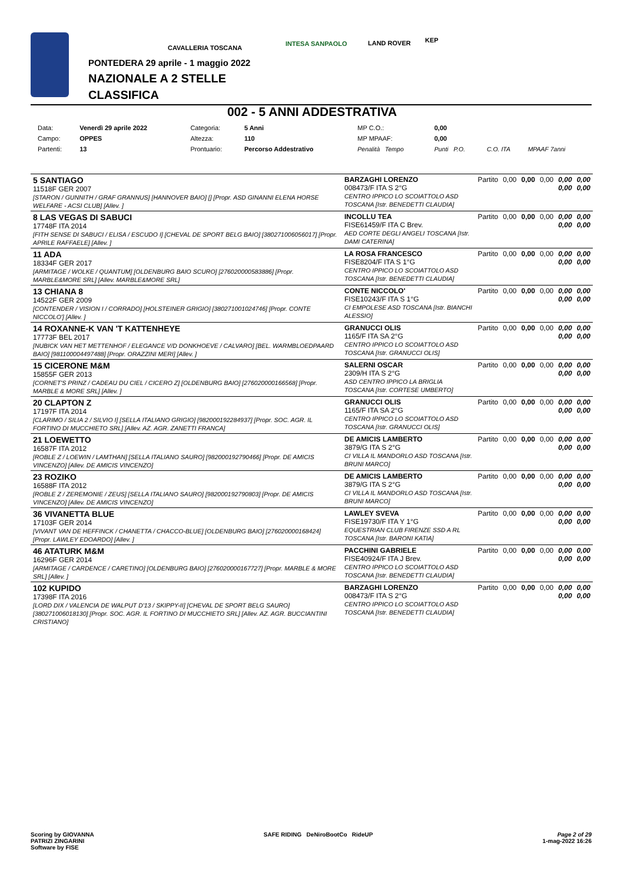CAVALLERIA TOSCANA
INTESA SANPAOLO LAND ROVER KEP
PONTEDERA 29 aprile - 1 maggio 2022
NAZIONALE A 2 STELLE
CLASSIFICA
002 - 5 ANNI ADDESTRATIVA
| Data: | Venerdì 29 aprile 2022 | Categoria: | 5 Anni | MP C.O.: | 0,00 | | |
| Campo: | OPPES | Altezza: | 110 | MP MPAAF: | 0,00 | | |
| Partenti: | 13 | Prontuario: | Percorso Addestrativo | Penalità Tempo | Punti P.O. | C.O. ITA | MPAAF 7anni |
| 5 SANTIAGO 11518F GER 2007 [STARON / GUNNITH / GRAF GRANNUS] [HANNOVER BAIO] [] [Propr. ASD GINANNI ELENA HORSE WELFARE - ACSI CLUB] [Allev. ] | BARZAGHI LORENZO 008473/F ITA S 2°G CENTRO IPPICO LO SCOIATTOLO ASD TOSCANA [Istr. BENEDETTI CLAUDIA] | Partito | 0,00 | 0,00 | 0,00 | 0,00 0,00 | 0,00 0,00 |
| 8 LAS VEGAS DI SABUCI 17748F ITA 2014 [FITH SENSE DI SABUCI / ELISA / ESCUDO I] [CHEVAL DE SPORT BELG BAIO] [380271006056017] [Propr. APRILE RAFFAELE] [Allev. ] | INCOLLU TEA FISE61459/F ITA C Brev. AED CORTE DEGLI ANGELI TOSCANA [Istr. DAMI CATERINA] | Partito | 0,00 | 0,00 | 0,00 | 0,00 0,00 | 0,00 0,00 |
| 11 ADA 18334F GER 2017 [ARMITAGE / WOLKE / QUANTUM] [OLDENBURG BAIO SCURO] [276020000583886] [Propr. MARBLE&MORE SRL] [Allev. MARBLE&MORE SRL] | LA ROSA FRANCESCO FISE8204/F ITA S 1°G CENTRO IPPICO LO SCOIATTOLO ASD TOSCANA [Istr. BENEDETTI CLAUDIA] | Partito | 0,00 | 0,00 | 0,00 | 0,00 0,00 | 0,00 0,00 |
| 13 CHIANA 8 14522F GER 2009 [CONTENDER / VISION I / CORRADO] [HOLSTEINER GRIGIO] [380271001024746] [Propr. CONTE NICCOLO'] [Allev. ] | CONTE NICCOLO' FISE10243/F ITA S 1°G CI EMPOLESE ASD TOSCANA [Istr. BIANCHI ALESSIO] | Partito | 0,00 | 0,00 | 0,00 | 0,00 0,00 | 0,00 0,00 |
| 14 ROXANNE-K VAN 'T KATTENHEYE 17773F BEL 2017 [NUBICK VAN HET METTENHOF / ELEGANCE V/D DONKHOEVE / CALVARO] [BEL. WARMBLOEDPAARD BAIO] [981100004497488] [Propr. ORAZZINI MERI] [Allev. ] | GRANUCCI OLIS 1165/F ITA SA 2°G CENTRO IPPICO LO SCOIATTOLO ASD TOSCANA [Istr. GRANUCCI OLIS] | Partito | 0,00 | 0,00 | 0,00 | 0,00 0,00 | 0,00 0,00 |
| 15 CICERONE M&M 15855F GER 2013 [CORNET'S PRINZ / CADEAU DU CIEL / CICERO Z] [OLDENBURG BAIO] [276020000166568] [Propr. MARBLE & MORE SRL] [Allev. ] | SALERNI OSCAR 2309/H ITA S 2°G ASD CENTRO IPPICO LA BRIGLIA TOSCANA [Istr. CORTESE UMBERTO] | Partito | 0,00 | 0,00 | 0,00 | 0,00 0,00 | 0,00 0,00 |
| 20 CLAPTON Z 17197F ITA 2014 [CLARIMO / SILIA 2 / SILVIO I] [SELLA ITALIANO GRIGIO] [982000192284937] [Propr. SOC. AGR. IL FORTINO DI MUCCHIETO SRL] [Allev. AZ. AGR. ZANETTI FRANCA] | GRANUCCI OLIS 1165/F ITA SA 2°G CENTRO IPPICO LO SCOIATTOLO ASD TOSCANA [Istr. GRANUCCI OLIS] | Partito | 0,00 | 0,00 | 0,00 | 0,00 0,00 | 0,00 0,00 |
| 21 LOEWETTO 16587F ITA 2012 [ROBLE Z / LOEWIN / LAMTHAN] [SELLA ITALIANO SAURO] [982000192790466] [Propr. DE AMICIS VINCENZO] [Allev. DE AMICIS VINCENZO] | DE AMICIS LAMBERTO 3879/G ITA S 2°G CI VILLA IL MANDORLO ASD TOSCANA [Istr. BRUNI MARCO] | Partito | 0,00 | 0,00 | 0,00 | 0,00 0,00 | 0,00 0,00 |
| 23 ROZIKO 16588F ITA 2012 [ROBLE Z / ZEREMONIE / ZEUS] [SELLA ITALIANO SAURO] [982000192790803] [Propr. DE AMICIS VINCENZO] [Allev. DE AMICIS VINCENZO] | DE AMICIS LAMBERTO 3879/G ITA S 2°G CI VILLA IL MANDORLO ASD TOSCANA [Istr. BRUNI MARCO] | Partito | 0,00 | 0,00 | 0,00 | 0,00 0,00 | 0,00 0,00 |
| 36 VIVANETTA BLUE 17103F GER 2014 [VIVANT VAN DE HEFFINCK / CHANETTA / CHACCO-BLUE] [OLDENBURG BAIO] [276020000168424] [Propr. LAWLEY EDOARDO] [Allev. ] | LAWLEY SVEVA FISE19730/F ITA Y 1°G EQUESTRIAN CLUB FIRENZE SSD A RL TOSCANA [Istr. BARONI KATIA] | Partito | 0,00 | 0,00 | 0,00 | 0,00 0,00 | 0,00 0,00 |
| 46 ATATURK M&M 16296F GER 2014 [ARMITAGE / CARDENCE / CARETINO] [OLDENBURG BAIO] [276020000167727] [Propr. MARBLE & MORE SRL] [Allev. ] | PACCHINI GABRIELE FISE40924/F ITA J Brev. CENTRO IPPICO LO SCOIATTOLO ASD TOSCANA [Istr. BENEDETTI CLAUDIA] | Partito | 0,00 | 0,00 | 0,00 | 0,00 0,00 | 0,00 0,00 |
| 102 KUPIDO 17398F ITA 2016 [LORD DIX / VALENCIA DE WALPUT D'13 / SKIPPY-II] [CHEVAL DE SPORT BELG SAURO] [380271006018130] [Propr. SOC. AGR. IL FORTINO DI MUCCHIETO SRL] [Allev. AZ. AGR. BUCCIANTINI CRISTIANO] | BARZAGHI LORENZO 008473/F ITA S 2°G CENTRO IPPICO LO SCOIATTOLO ASD TOSCANA [Istr. BENEDETTI CLAUDIA] | Partito | 0,00 | 0,00 | 0,00 | 0,00 0,00 | 0,00 0,00 |
Scoring by GIOVANNA
PATRIZI ZINGARINI
Software by FISE
SAFE RIDING DeNiroBootCo RideUP
Page 2 of 29
1-mag-2022 16:26